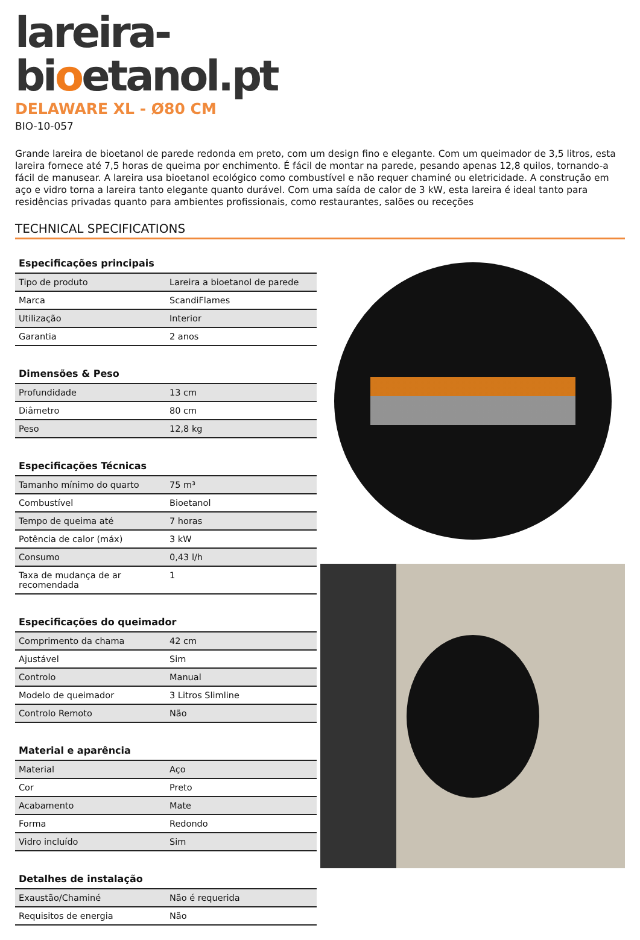lareira-
bioetanol.pt
DELAWARE XL - Ø80 CM
BIO-10-057
Grande lareira de bioetanol de parede redonda em preto, com um design fino e elegante. Com um queimador de 3,5 litros, esta lareira fornece até 7,5 horas de queima por enchimento. É fácil de montar na parede, pesando apenas 12,8 quilos, tornando-a fácil de manusear. A lareira usa bioetanol ecológico como combustível e não requer chaminé ou eletricidade. A construção em aço e vidro torna a lareira tanto elegante quanto durável. Com uma saída de calor de 3 kW, esta lareira é ideal tanto para residências privadas quanto para ambientes profissionais, como restaurantes, salões ou receções
TECHNICAL SPECIFICATIONS
| Especificações principais | |
| --- | --- |
| Tipo de produto | Lareira a bioetanol de parede |
| Marca | ScandiFlames |
| Utilização | Interior |
| Garantia | 2 anos |
| Dimensões & Peso | |
| --- | --- |
| Profundidade | 13 cm |
| Diâmetro | 80 cm |
| Peso | 12,8 kg |
| Especificações Técnicas | |
| --- | --- |
| Tamanho mínimo do quarto | 75 m³ |
| Combustível | Bioetanol |
| Tempo de queima até | 7 horas |
| Potência de calor (máx) | 3 kW |
| Consumo | 0,43 l/h |
| Taxa de mudança de ar recomendada | 1 |
| Especificações do queimador | |
| --- | --- |
| Comprimento da chama | 42 cm |
| Ajustável | Sim |
| Controlo | Manual |
| Modelo de queimador | 3 Litros Slimline |
| Controlo Remoto | Não |
| Material e aparência | |
| --- | --- |
| Material | Aço |
| Cor | Preto |
| Acabamento | Mate |
| Forma | Redondo |
| Vidro incluído | Sim |
| Detalhes de instalação | |
| --- | --- |
| Exaustão/Chaminé | Não é requerida |
| Requisitos de energia | Não |